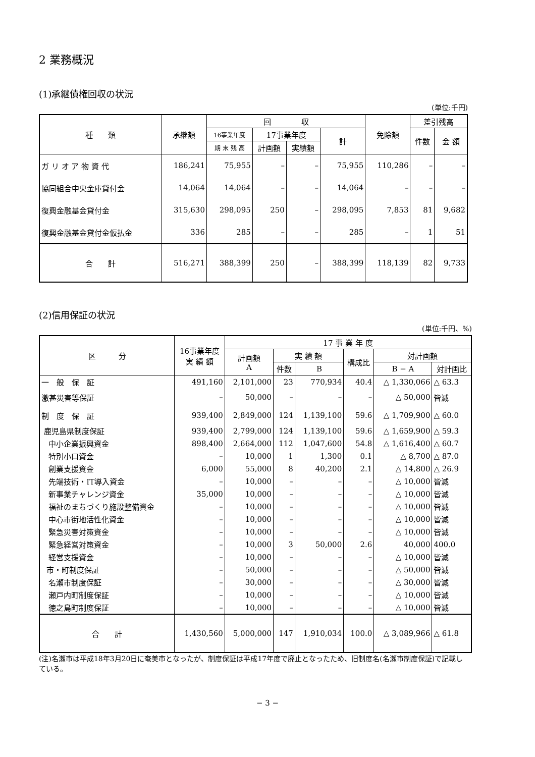2 業務概況
(1)承継債権回収の状況
(単位:千円)
| 種 類 | 承継額 | 回 収 | | | | 免除額 | 差引残高 | |
| --- | --- | --- | --- | --- | --- | --- | --- | --- |
| | | 16事業年度 | 17事業年度 | | 計 | | 件数 | 金 額 |
| | | 期 末 残 高 | 計画額 | 実績額 | | | | |
| ガ リ オ ア 物 資 代 | 186,241 | 75,955 | – | – | 75,955 | 110,286 | – | – |
| 協同組合中央金庫貸付金 | 14,064 | 14,064 | – | – | 14,064 | – | – | – |
| 復興金融基金貸付金 | 315,630 | 298,095 | 250 | – | 298,095 | 7,853 | 81 | 9,682 |
| 復興金融基金貸付金仮払金 | 336 | 285 | – | – | 285 | – | 1 | 51 |
| 合 計 | 516,271 | 388,399 | 250 | – | 388,399 | 118,139 | 82 | 9,733 |
(2)信用保証の状況
(単位:千円、%)
| 区 分 | 16事業年度 実 績 額 | 17 事 業 年 度 | | | | | |
| --- | --- | --- | --- | --- | --- | --- | --- |
| | | 計画額 A | 実 績 額 | | 構成比 | 対計画額 | |
| | | | 件数 | B | | B − A | 対計画比 |
| 一 般 保 証 | 491,160 | 2,101,000 | 23 | 770,934 | 40.4 | △ 1,330,066 | △ 63.3 |
| 激甚災害等保証 | – | 50,000 | – | – | – | △ 50,000 | 皆減 |
| 制 度 保 証 | 939,400 | 2,849,000 | 124 | 1,139,100 | 59.6 | △ 1,709,900 | △ 60.0 |
| 鹿児島県制度保証 | 939,400 | 2,799,000 | 124 | 1,139,100 | 59.6 | △ 1,659,900 | △ 59.3 |
| 中小企業振興資金 | 898,400 | 2,664,000 | 112 | 1,047,600 | 54.8 | △ 1,616,400 | △ 60.7 |
| 特別小口資金 | – | 10,000 | 1 | 1,300 | 0.1 | △ 8,700 | △ 87.0 |
| 創業支援資金 | 6,000 | 55,000 | 8 | 40,200 | 2.1 | △ 14,800 | △ 26.9 |
| 先端技術・IT導入資金 | – | 10,000 | – | – | – | △ 10,000 | 皆減 |
| 新事業チャレンジ資金 | 35,000 | 10,000 | – | – | – | △ 10,000 | 皆減 |
| 福祉のまちづくり施設整備資金 | – | 10,000 | – | – | – | △ 10,000 | 皆減 |
| 中心市街地活性化資金 | – | 10,000 | – | – | – | △ 10,000 | 皆減 |
| 緊急災害対策資金 | – | 10,000 | – | – | – | △ 10,000 | 皆減 |
| 緊急経営対策資金 | – | 10,000 | 3 | 50,000 | 2.6 | 40,000 | 400.0 |
| 経営支援資金 | – | 10,000 | – | – | – | △ 10,000 | 皆減 |
| 市・町制度保証 | – | 50,000 | – | – | – | △ 50,000 | 皆減 |
| 名瀬市制度保証 | – | 30,000 | – | – | – | △ 30,000 | 皆減 |
| 瀬戸内町制度保証 | – | 10,000 | – | – | – | △ 10,000 | 皆減 |
| 徳之島町制度保証 | – | 10,000 | – | – | – | △ 10,000 | 皆減 |
| 合 計 | 1,430,560 | 5,000,000 | 147 | 1,910,034 | 100.0 | △ 3,089,966 | △ 61.8 |
(注)名瀬市は平成18年3月20日に奄美市となったが、制度保証は平成17年度で廃止となったため、旧制度名(名瀬市制度保証)で記載している。
− 3 −